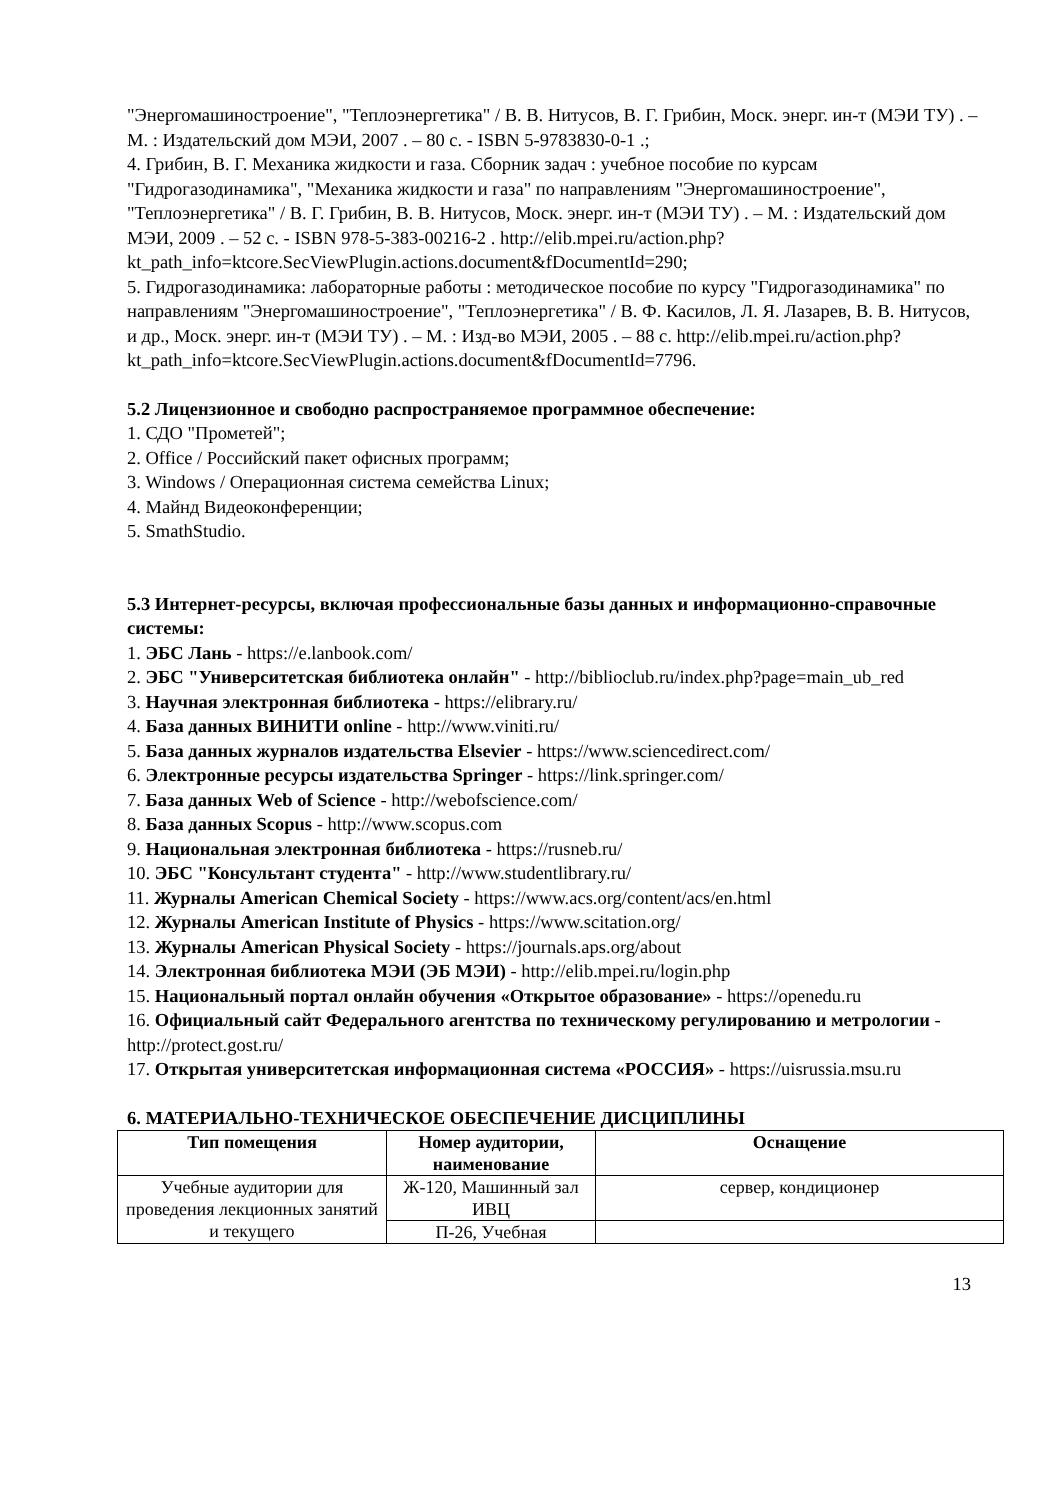"Энергомашиностроение", "Теплоэнергетика" / В. В. Нитусов, В. Г. Грибин, Моск. энерг. ин-т (МЭИ ТУ) . – М. : Издательский дом МЭИ, 2007 . – 80 с. - ISBN 5-9783830-0-1 .;
4. Грибин, В. Г. Механика жидкости и газа. Сборник задач : учебное пособие по курсам "Гидрогазодинамика", "Механика жидкости и газа" по направлениям "Энергомашиностроение", "Теплоэнергетика" / В. Г. Грибин, В. В. Нитусов, Моск. энерг. ин-т (МЭИ ТУ) . – М. : Издательский дом МЭИ, 2009 . – 52 с. - ISBN 978-5-383-00216-2 . http://elib.mpei.ru/action.php?kt_path_info=ktcore.SecViewPlugin.actions.document&fDocumentId=290;
5. Гидрогазодинамика: лабораторные работы : методическое пособие по курсу "Гидрогазодинамика" по направлениям "Энергомашиностроение", "Теплоэнергетика" / В. Ф. Касилов, Л. Я. Лазарев, В. В. Нитусов, и др., Моск. энерг. ин-т (МЭИ ТУ) . – М. : Изд-во МЭИ, 2005 . – 88 с. http://elib.mpei.ru/action.php?kt_path_info=ktcore.SecViewPlugin.actions.document&fDocumentId=7796.
5.2 Лицензионное и свободно распространяемое программное обеспечение:
1. СДО "Прометей";
2. Office / Российский пакет офисных программ;
3. Windows / Операционная система семейства Linux;
4. Майнд Видеоконференции;
5. SmathStudio.
5.3 Интернет-ресурсы, включая профессиональные базы данных и информационно-справочные системы:
1. ЭБС Лань - https://e.lanbook.com/
2. ЭБС "Университетская библиотека онлайн" - http://biblioclub.ru/index.php?page=main_ub_red
3. Научная электронная библиотека - https://elibrary.ru/
4. База данных ВИНИТИ online - http://www.viniti.ru/
5. База данных журналов издательства Elsevier - https://www.sciencedirect.com/
6. Электронные ресурсы издательства Springer - https://link.springer.com/
7. База данных Web of Science - http://webofscience.com/
8. База данных Scopus - http://www.scopus.com
9. Национальная электронная библиотека - https://rusneb.ru/
10. ЭБС "Консультант студента" - http://www.studentlibrary.ru/
11. Журналы American Chemical Society - https://www.acs.org/content/acs/en.html
12. Журналы American Institute of Physics - https://www.scitation.org/
13. Журналы American Physical Society - https://journals.aps.org/about
14. Электронная библиотека МЭИ (ЭБ МЭИ) - http://elib.mpei.ru/login.php
15. Национальный портал онлайн обучения «Открытое образование» - https://openedu.ru
16. Официальный сайт Федерального агентства по техническому регулированию и метрологии - http://protect.gost.ru/
17. Открытая университетская информационная система «РОССИЯ» - https://uisrussia.msu.ru
6. МАТЕРИАЛЬНО-ТЕХНИЧЕСКОЕ ОБЕСПЕЧЕНИЕ ДИСЦИПЛИНЫ
| Тип помещения | Номер аудитории, наименование | Оснащение |
| --- | --- | --- |
| Учебные аудитории для проведения лекционных занятий и текущего | Ж-120, Машинный зал ИВЦ | сервер, кондиционер |
| | П-26, Учебная | |
13